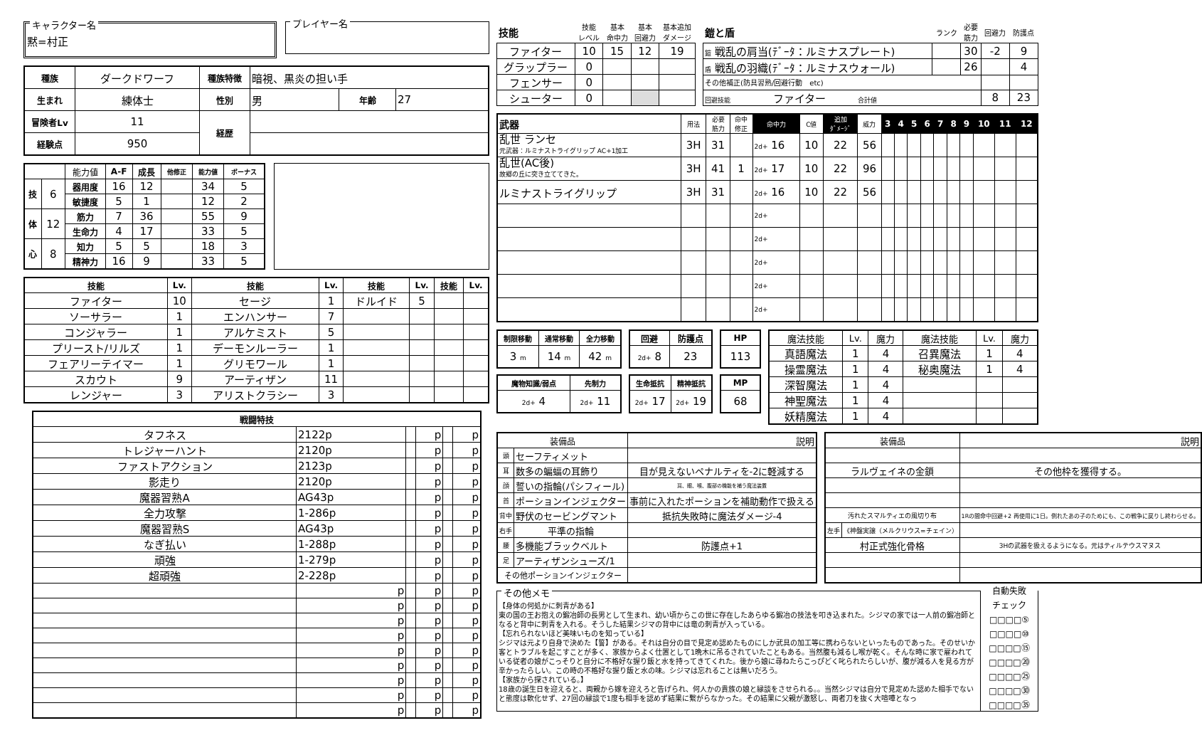キャラクター名
黙=村正
プレイヤー名
| 種族 | ダークドワーフ | 種族特徴 | 暗視、黒炎の担い手 | | |
| 生まれ | 練体士 | 性別 | 男 | 年齢 | 27 |
| 冒険者Lv | 11 | 経歴 | | | |
| 経験点 | 950 | | | | |
| | | 能力値 | A-F | 成長 | 他修正 | 能力値 | ボーナス |
| 技 | 6 | 器用度 | 16 | 12 | | 34 | 5 |
| | | 敏捷度 | 5 | 1 | | 12 | 2 |
| 体 | 12 | 筋力 | 7 | 36 | | 55 | 9 |
| | | 生命力 | 4 | 17 | | 33 | 5 |
| 心 | 8 | 知力 | 5 | 5 | | 18 | 3 |
| | | 精神力 | 16 | 9 | | 33 | 5 |
| 技能 | Lv. | 技能 | Lv. | 技能 | Lv. | 技能 | Lv. |
| --- | --- | --- | --- | --- | --- | --- | --- |
| ファイター | 10 | セージ | 1 | ドルイド | 5 | | |
| ソーサラー | 1 | エンハンサー | 7 | | | | |
| コンジャラー | 1 | アルケミスト | 5 | | | | |
| プリースト/リルズ | 1 | デーモンルーラー | 1 | | | | |
| フェアリーテイマー | 1 | グリモワール | 1 | | | | |
| スカウト | 9 | アーティザン | 11 | | | | |
| レンジャー | 3 | アリストクラシー | 3 | | | | |
| 戦闘特技 | | | | | |
| --- | --- | --- | --- | --- | --- |
| タフネス | 2122p | | p | | p |
| トレジャーハント | 2120p | | p | | p |
| ファストアクション | 2123p | | p | | p |
| 影走り | 2120p | | p | | p |
| 魔器習熟A | AG43p | | p | | p |
| 全力攻撃 | 1-286p | | p | | p |
| 魔器習熟S | AG43p | | p | | p |
| なぎ払い | 1-288p | | p | | p |
| 頑強 | 1-279p | | p | | p |
| 超頑強 | 2-228p | | p | | p |
| | p | | p | | p |
| | p | | p | | p |
| | p | | p | | p |
| | p | | p | | p |
| | p | | p | | p |
| | p | | p | | p |
| | p | | p | | p |
| | p | | p | | p |
| | p | | p | | p |
| 技能 | 技能 レベル | 基本 命中力 | 基本 回避力 | 基本追加 ダメージ |
| ファイター | 10 | 15 | 12 | 19 |
| グラップラー | 0 | | | |
| フェンサー | 0 | | | |
| シューター | 0 | | | |
| 鎧と盾 | ランク | 必要 筋力 | 回避力 | 防護点 |
| 鎧 戦乱の肩当(ﾃﾞｰﾀ：ルミナスプレート) | | 30 | -2 | 9 |
| 盾 戦乱の羽織(ﾃﾞｰﾀ：ルミナスウォール) | | 26 | | 4 |
| その他補正(防具習熟/回避行動 etc) | | | | |
| 回避技能 ファイター 合計値 | | | 8 | 23 |
| 武器 | 用法 | 必要 筋力 | 命中 修正 | 命中力 | C値 | 追加 ﾀﾞﾒｰｼﾞ | 威力 | 3 | 4 | 5 | 6 | 7 | 8 | 9 | 10 | 11 | 12 |
| 乱世 ランセ 元武器：ルミナストライグリップ AC+1加工 | 3H | 31 | | 2d+ 16 | 10 | 22 | 56 | | | | | | | | | | |
| 乱世(AC後) 故郷の丘に突き立ててきた。 | 3H | 41 | 1 | 2d+ 17 | 10 | 22 | 96 | | | | | | | | | | |
| ルミナストライグリップ | 3H | 31 | | 2d+ 16 | 10 | 22 | 56 | | | | | | | | | | |
| | | | | 2d+ | | | | | | | | | | | | | |
| | | | | 2d+ | | | | | | | | | | | | | |
| | | | | 2d+ | | | | | | | | | | | | | |
| | | | | 2d+ | | | | | | | | | | | | | |
| | | | | 2d+ | | | | | | | | | | | | | |
| 制限移動 | 通常移動 | 全力移動 |
| --- | --- | --- |
| 3 m | 14 m | 42 m |
| 魔物知識/弱点 | 先制力 |
| --- | --- |
| 2d+ 4 | 2d+ 11 |
| 回避 | 防護点 |
| --- | --- |
| 2d+ 8 | 23 |
| 生命抵抗 | 精神抵抗 |
| --- | --- |
| 2d+ 17 | 2d+ 19 |
| HP |
| --- |
| 113 |
| MP |
| --- |
| 68 |
| 魔法技能 | Lv. | 魔力 | 魔法技能 | Lv. | 魔力 |
| 真語魔法 | 1 | 4 | 召異魔法 | 1 | 4 |
| 操霊魔法 | 1 | 4 | 秘奥魔法 | 1 | 4 |
| 深智魔法 | 1 | 4 | | | |
| 神聖魔法 | 1 | 4 | | | |
| 妖精魔法 | 1 | 4 | | | |
| 装備品 | | 説明 |
| 頭 | セーフティメット | |
| 耳 | 数多の蝙蝠の耳飾り | 目が見えないペナルティを-2に軽減する |
| 顔 | 誓いの指輪(パシフィール) | 耳、眼、喉、腹部の機能を補う魔法装置 |
| 首 | ポーションインジェクター | 事前に入れたポーションを補助動作で扱える |
| 背中 | 野伏のセービングマント | 抵抗失敗時に魔法ダメージ-4 |
| 右手 | 平準の指輪 | |
| 腰 | 多機能ブラックベルト | 防護点+1 |
| 足 | アーティザンシューズ/1 | |
| その他ポーションインジェクター | | |
| 装備品 | | 説明 |
| ラルヴェイネの金鎖 | | その他枠を獲得する。 |
| 汚れたスマルティエの風切り布 | | 1Rの間命中回避+2 再使用に1日。倒れたあの子のためにも、この戦争に戻りし終わらせる。 |
| 左手 | 《神盤実譲（メルクリウス=チェイン） | |
| 村正式強化骨格 | | 3Hの武器を扱えるようになる。元はティルテウスマヌス |
その他メモ
【身体の何処かに刺青がある】
東の国の王お抱えの鍛冶師の長男として生まれ、幼い頃からこの世に存在したあらゆる鍛冶の技法を叩き込まれた。シジマの家では一人前の鍛冶師となると背中に刺青を入れる。そうした結果シジマの背中には竜の刺青が入っている。
【忘れられないほど美味いものを知っている】
シジマは元より自身で決めた【誓】がある。それは自分の目で見定め認めたものにしか武具の加工等に携わらないといったものであった。そのせいか客とトラブルを起こすことが多く、家族からよく仕置として1晩木に吊るされていたこともある。当然腹も減るし喉が乾く。そんな時に家で雇われている従者の娘がこっそりと自分に不格好な握り飯と水を持ってきてくれた。後から娘に尋ねたらこっぴどく叱られたらしいが、腹が減る人を見る方が辛かったらしい。この時の不格好な握り飯と水の味。シジマは忘れることは無いだろう。
【家族から探されている。】
18歳の誕生日を迎えると、両親から嫁を迎えろと告げられ、何人かの貴族の娘と縁談をさせられる。。当然シジマは自分で見定めた認めた相手でないと態度は軟化せず、27回の縁談で1度も相手を認めず結果に繋がらなかった。その結果に父親が激怒し、両者刀を抜く大喧嘩となっ
自動失敗
チェック
□□□□⑤
□□□□⑩
□□□□⑮
□□□□⑳
□□□□㉕
□□□□㉚
□□□□㉟